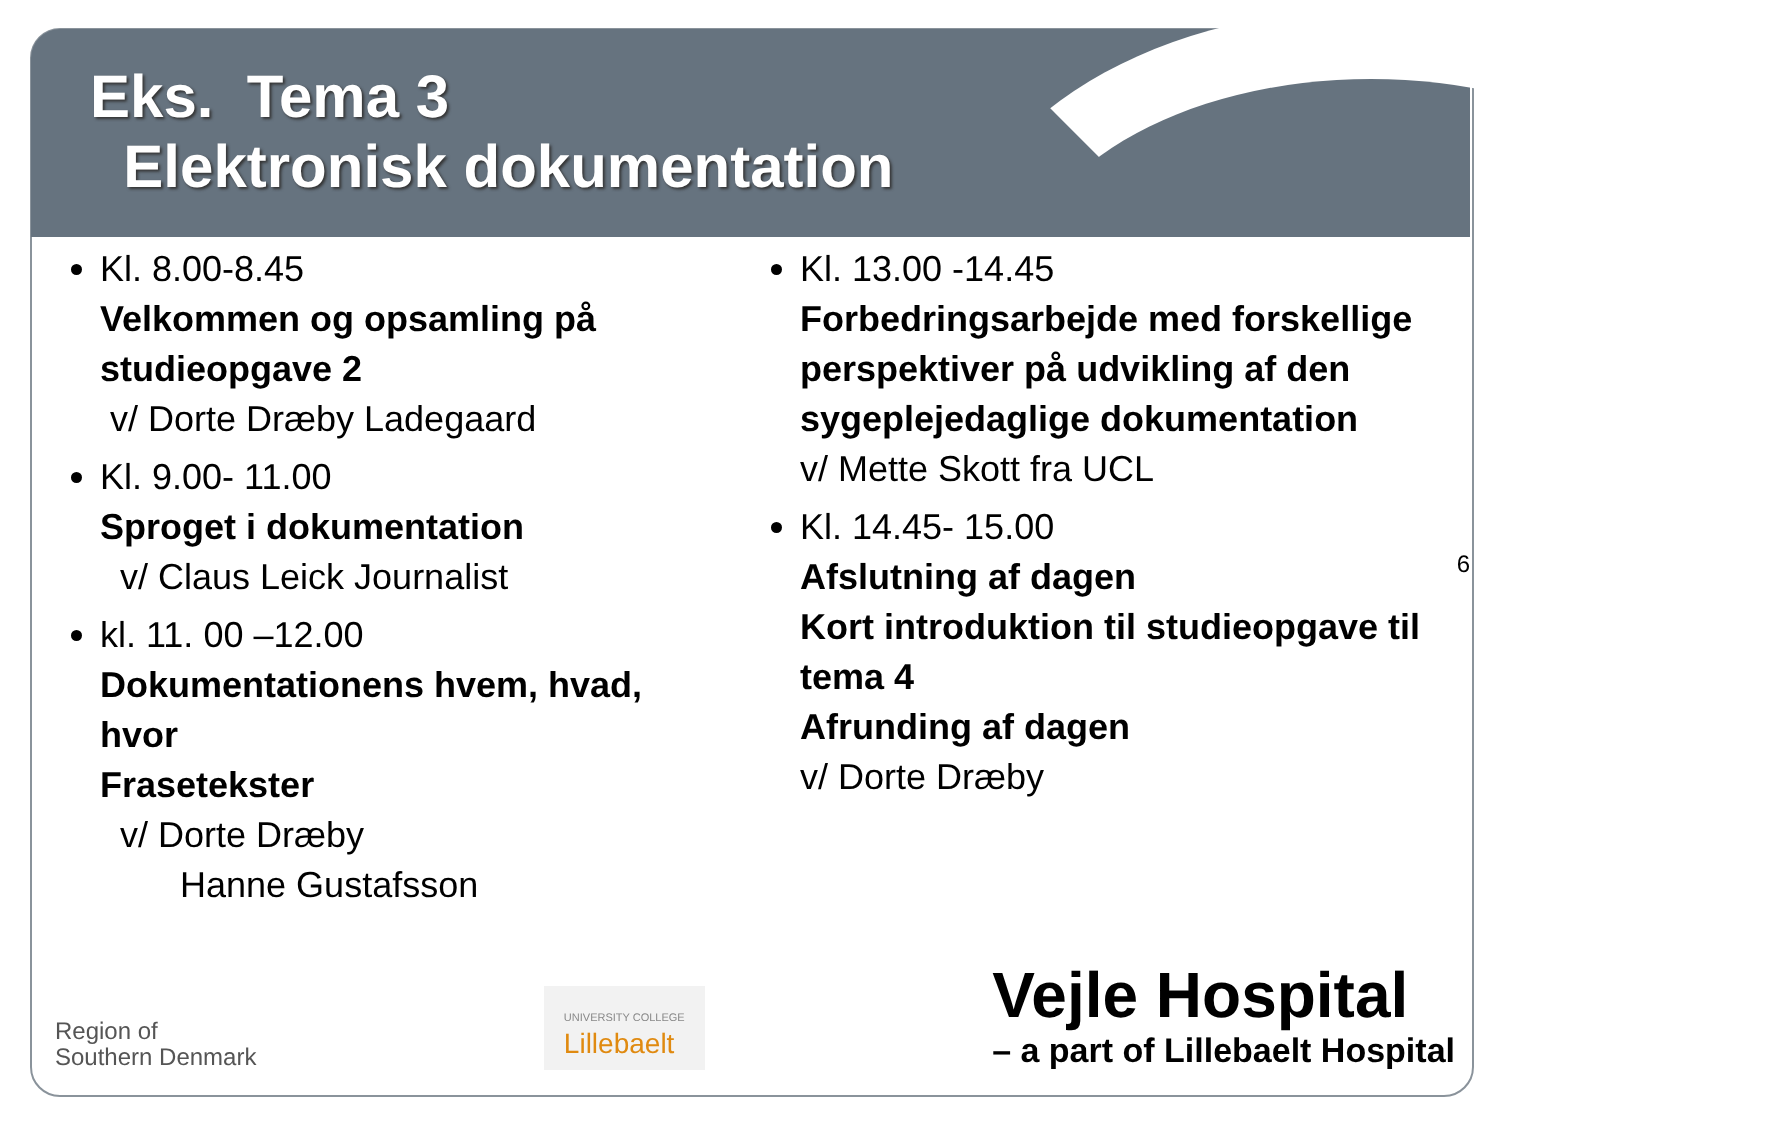Eks. Tema 3
Elektronisk dokumentation
Kl. 8.00-8.45
Velkommen og opsamling på studieopgave 2
v/ Dorte Dræby Ladegaard
Kl. 9.00- 11.00
Sproget i dokumentation
v/ Claus Leick Journalist
kl. 11. 00 –12.00
Dokumentationens hvem, hvad, hvor
Frasetekster
v/ Dorte Dræby
Hanne Gustafsson
Kl. 13.00 -14.45
Forbedringsarbejde med forskellige perspektiver på udvikling af den sygeplejedaglige dokumentation
v/ Mette Skott fra UCL
Kl. 14.45- 15.00
Afslutning af dagen
Kort introduktion til studieopgave til tema 4
Afrunding af dagen
v/ Dorte Dræby
6
Region of
Southern Denmark
UNIVERSITY COLLEGE
Lillebaelt
Vejle Hospital
– a part of Lillebaelt Hospital